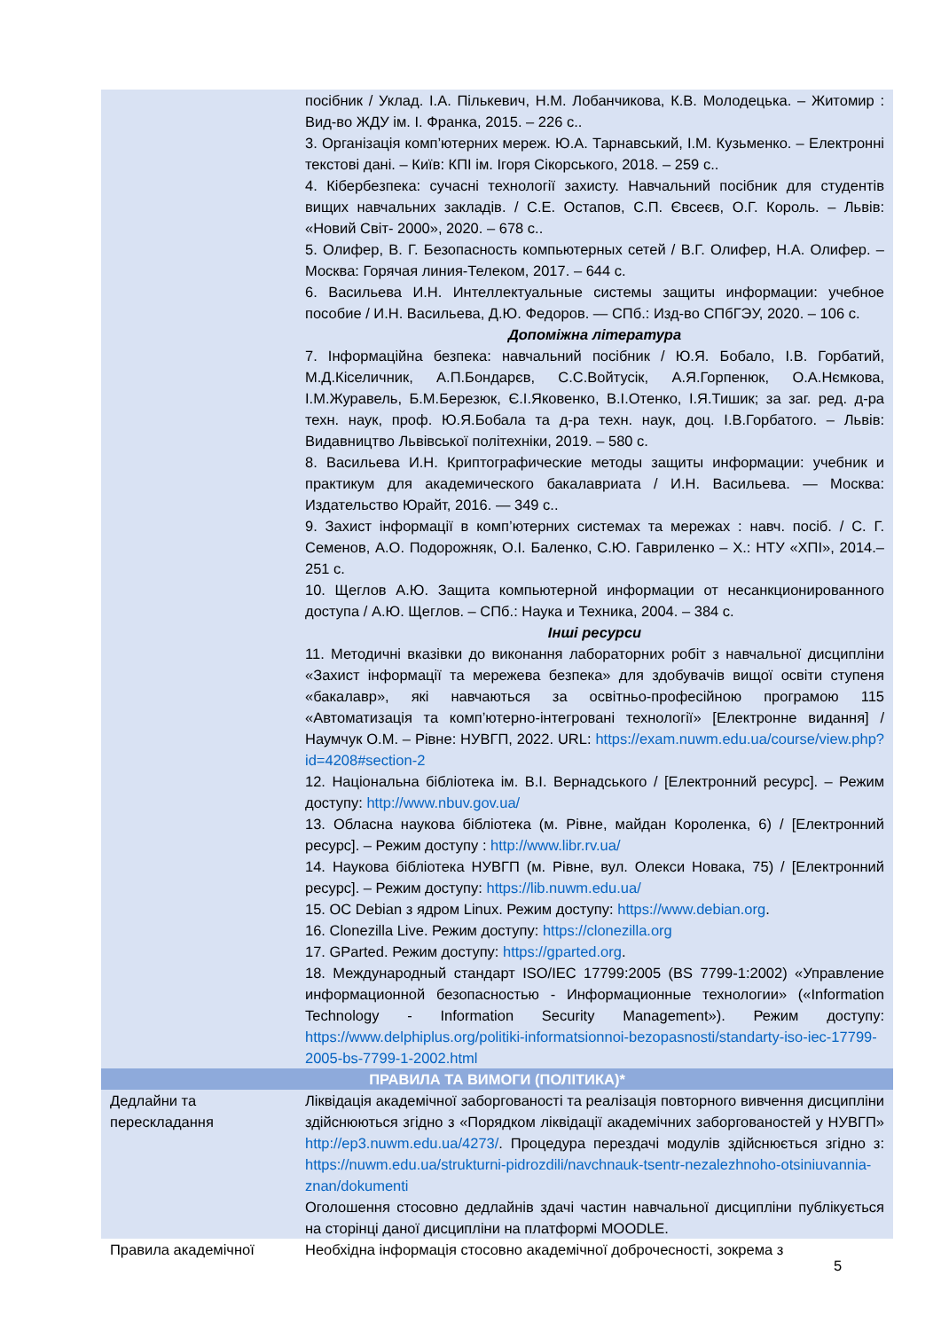| | посібник / Уклад. І.А. Пількевич, Н.М. Лобанчикова, К.В. Молодецька. – Житомир : Вид-во ЖДУ ім. І. Франка, 2015. – 226 с.. 3. Організація комп’ютерних мереж. Ю.А. Тарнавський, І.М. Кузьменко. – Електронні текстові дані. – Київ: КПІ ім. Ігоря Сікорського, 2018. – 259 с.. 4. Кібербезпека: сучасні технології захисту. Навчальний посібник для студентів вищих навчальних закладів. / С.Е. Остапов, С.П. Євсеєв, О.Г. Король. – Львів: «Новий Світ- 2000», 2020. – 678 с.. 5. Олифер, В. Г. Безопасность компьютерных сетей / В.Г. Олифер, Н.А. Олифер. – Москва: Горячая линия-Телеком, 2017. – 644 с. 6. Васильева И.Н. Интеллектуальные системы защиты информации: учебное пособие / И.Н. Васильева, Д.Ю. Федоров. — СПб.: Изд-во СПбГЭУ, 2020. – 106 с. Допоміжна література 7. Інформаційна безпека: навчальний посібник / Ю.Я. Бобало, І.В. Горбатий, М.Д.Кіселичник, А.П.Бондарєв, С.С.Войтусік, А.Я.Горпенюк, О.А.Нємкова, І.М.Журавель, Б.М.Березюк, Є.І.Яковенко, В.І.Отенко, І.Я.Тишик; за заг. ред. д-ра техн. наук, проф. Ю.Я.Бобала та д-ра техн. наук, доц. І.В.Горбатого. – Львів: Видавництво Львівської політехніки, 2019. – 580 с. 8. Васильева И.Н. Криптографические методы защиты информации: учебник и практикум для академического бакалавриата / И.Н. Васильева. — Москва: Издательство Юрайт, 2016. — 349 с.. 9. Захист інформації в комп’ютерних системах та мережах : навч. посіб. / С. Г. Семенов, А.О. Подорожняк, О.І. Баленко, С.Ю. Гавриленко – Х.: НТУ «ХПІ», 2014.– 251 с. 10. Щеглов А.Ю. Защита компьютерной информации от несанкционированного доступа / А.Ю. Щеглов. – СПб.: Наука и Техника, 2004. – 384 с. Інші ресурси 11. Методичні вказівки до виконання лабораторних робіт з навчальної дисципліни «Захист інформації та мережева безпека» для здобувачів вищої освіти ступеня «бакалавр», які навчаються за освітньо-професійною програмою 115 «Автоматизація та комп’ютерно-інтегровані технології» [Електронне видання] / Наумчук О.М. – Рівне: НУВГП, 2022. URL: https://exam.nuwm.edu.ua/course/view.php?id=4208#section-2 12. Національна бібліотека ім. В.І. Вернадського / [Електронний ресурс]. – Режим доступу: http://www.nbuv.gov.ua/ 13. Обласна наукова бібліотека (м. Рівне, майдан Короленка, 6) / [Електронний ресурс]. – Режим доступу : http://www.libr.rv.ua/ 14. Наукова бібліотека НУВГП (м. Рівне, вул. Олекси Новака, 75) / [Електронний ресурс]. – Режим доступу: https://lib.nuwm.edu.ua/ 15. ОС Debian з ядром Linux. Режим доступу: https://www.debian.org . 16. Clonezilla Live. Режим доступу: https://clonezilla.org 17. GParted. Режим доступу: https://gparted.org . 18. Международный стандарт ISO/IEC 17799:2005 (BS 7799-1:2002) «Управление информационной безопасностью - Информационные технологии» («Information Technology - Information Security Management»). Режим доступу: https://www.delphiplus.org/politiki-informatsionnoi-bezopasnosti/standarty-iso-iec-17799-2005-bs-7799-1-2002.html |
| ПРАВИЛА ТА ВИМОГИ (ПОЛІТИКА)* | |
| Дедлайни та перескладання | Ліквідація академічної заборгованості та реалізація повторного вивчення дисципліни здійснюються згідно з «Порядком ліквідації академічних заборгованостей у НУВГП» http://ep3.nuwm.edu.ua/4273/ . Процедура перездачі модулів здійснюється згідно з: https://nuwm.edu.ua/strukturni-pidrozdili/navchnauk-tsentr-nezalezhnoho-otsiniuvannia-znan/dokumenti Оголошення стосовно дедлайнів здачі частин навчальної дисципліни публікується на сторінці даної дисципліни на платформі MOODLE. |
| Правила академічної | Необхідна інформація стосовно академічної доброчесності, зокрема з |
5